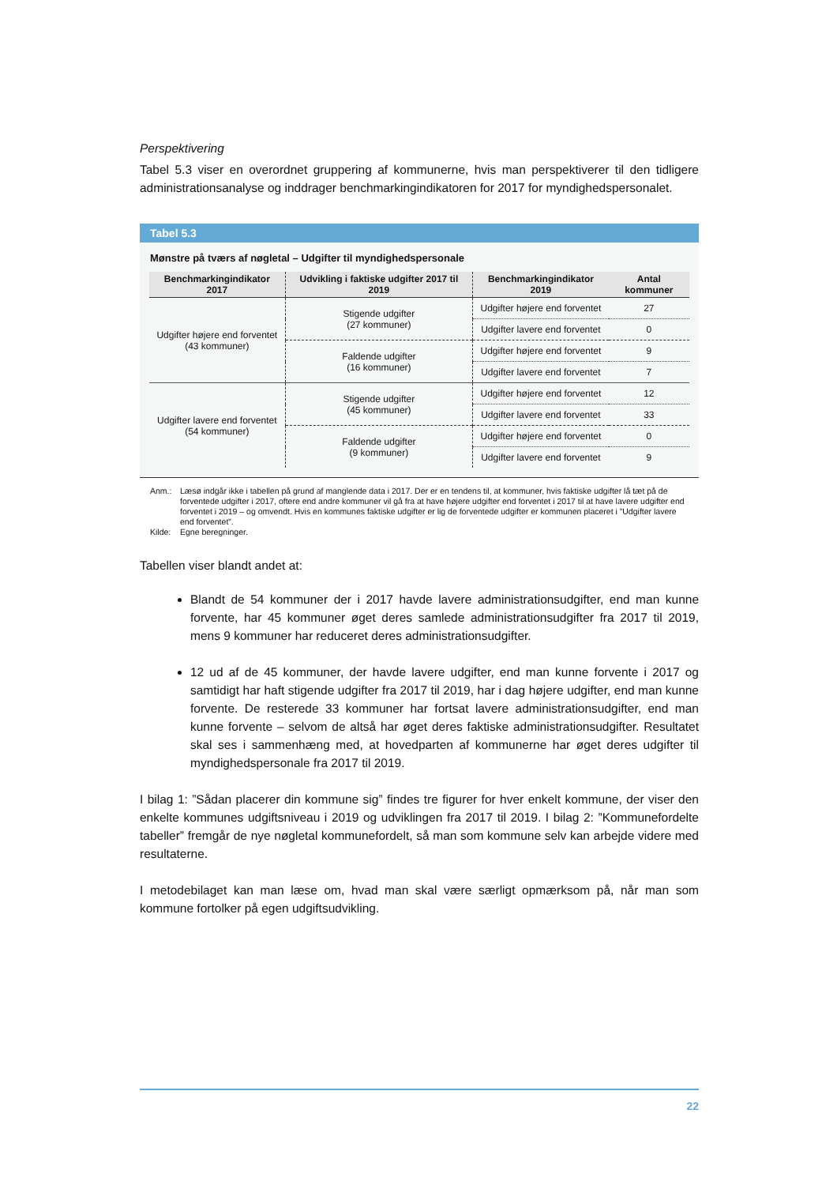Perspektivering
Tabel 5.3 viser en overordnet gruppering af kommunerne, hvis man perspektiverer til den tidligere administrationsanalyse og inddrager benchmarkingindikatoren for 2017 for myndighedspersonalet.
Tabel 5.3
Mønstre på tværs af nøgletal – Udgifter til myndighedspersonale
| Benchmarkingindikator 2017 | Udvikling i faktiske udgifter 2017 til 2019 | Benchmarkingindikator 2019 | Antal kommuner |
| --- | --- | --- | --- |
| Udgifter højere end forventet (43 kommuner) | Stigende udgifter (27 kommuner) | Udgifter højere end forventet | 27 |
| | | Udgifter lavere end forventet | 0 |
| | Faldende udgifter (16 kommuner) | Udgifter højere end forventet | 9 |
| | | Udgifter lavere end forventet | 7 |
| Udgifter lavere end forventet (54 kommuner) | Stigende udgifter (45 kommuner) | Udgifter højere end forventet | 12 |
| | | Udgifter lavere end forventet | 33 |
| | Faldende udgifter (9 kommuner) | Udgifter højere end forventet | 0 |
| | | Udgifter lavere end forventet | 9 |
Anm.: Læsø indgår ikke i tabellen på grund af manglende data i 2017. Der er en tendens til, at kommuner, hvis faktiske udgifter lå tæt på de forventede udgifter i 2017, oftere end andre kommuner vil gå fra at have højere udgifter end forventet i 2017 til at have lavere udgifter end forventet i 2019 – og omvendt. Hvis en kommunes faktiske udgifter er lig de forventede udgifter er kommunen placeret i ”Udgifter lavere end forventet”.
Kilde: Egne beregninger.
Tabellen viser blandt andet at:
Blandt de 54 kommuner der i 2017 havde lavere administrationsudgifter, end man kunne forvente, har 45 kommuner øget deres samlede administrationsudgifter fra 2017 til 2019, mens 9 kommuner har reduceret deres administrationsudgifter.
12 ud af de 45 kommuner, der havde lavere udgifter, end man kunne forvente i 2017 og samtidigt har haft stigende udgifter fra 2017 til 2019, har i dag højere udgifter, end man kunne forvente. De resterede 33 kommuner har fortsat lavere administrationsudgifter, end man kunne forvente – selvom de altså har øget deres faktiske administrationsudgifter. Resultatet skal ses i sammenhæng med, at hovedparten af kommunerne har øget deres udgifter til myndighedspersonale fra 2017 til 2019.
I bilag 1: ”Sådan placerer din kommune sig” findes tre figurer for hver enkelt kommune, der viser den enkelte kommunes udgiftsniveau i 2019 og udviklingen fra 2017 til 2019. I bilag 2: ”Kommunefordelte tabeller” fremgår de nye nøgletal kommunefordelt, så man som kommune selv kan arbejde videre med resultaterne.
I metodebilaget kan man læse om, hvad man skal være særligt opmærksom på, når man som kommune fortolker på egen udgiftsudvikling.
22